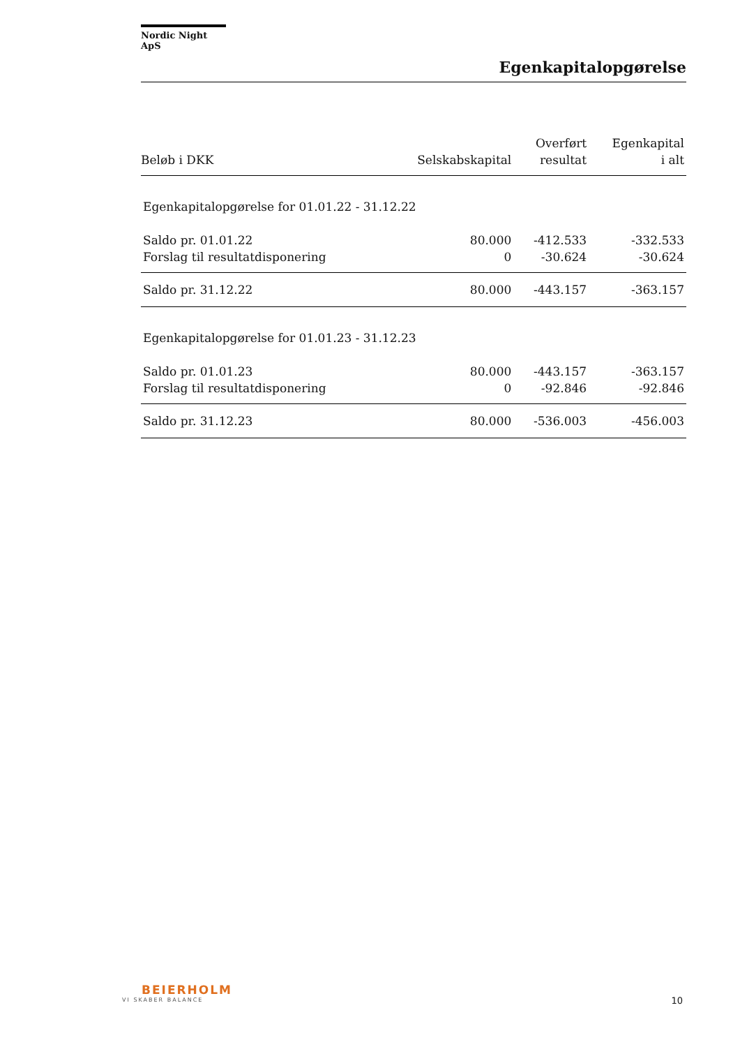Nordic Night ApS
Egenkapitalopgørelse
| Beløb i DKK | Selskabskapital | Overført resultat | Egenkapital i alt |
| --- | --- | --- | --- |
| Egenkapitalopgørelse for 01.01.22 - 31.12.22 | | | |
| Saldo pr. 01.01.22 | 80.000 | -412.533 | -332.533 |
| Forslag til resultatdisponering | 0 | -30.624 | -30.624 |
| Saldo pr. 31.12.22 | 80.000 | -443.157 | -363.157 |
| Egenkapitalopgørelse for 01.01.23 - 31.12.23 | | | |
| Saldo pr. 01.01.23 | 80.000 | -443.157 | -363.157 |
| Forslag til resultatdisponering | 0 | -92.846 | -92.846 |
| Saldo pr. 31.12.23 | 80.000 | -536.003 | -456.003 |
BEIERHOLM
VI SKABER BALANCE
10